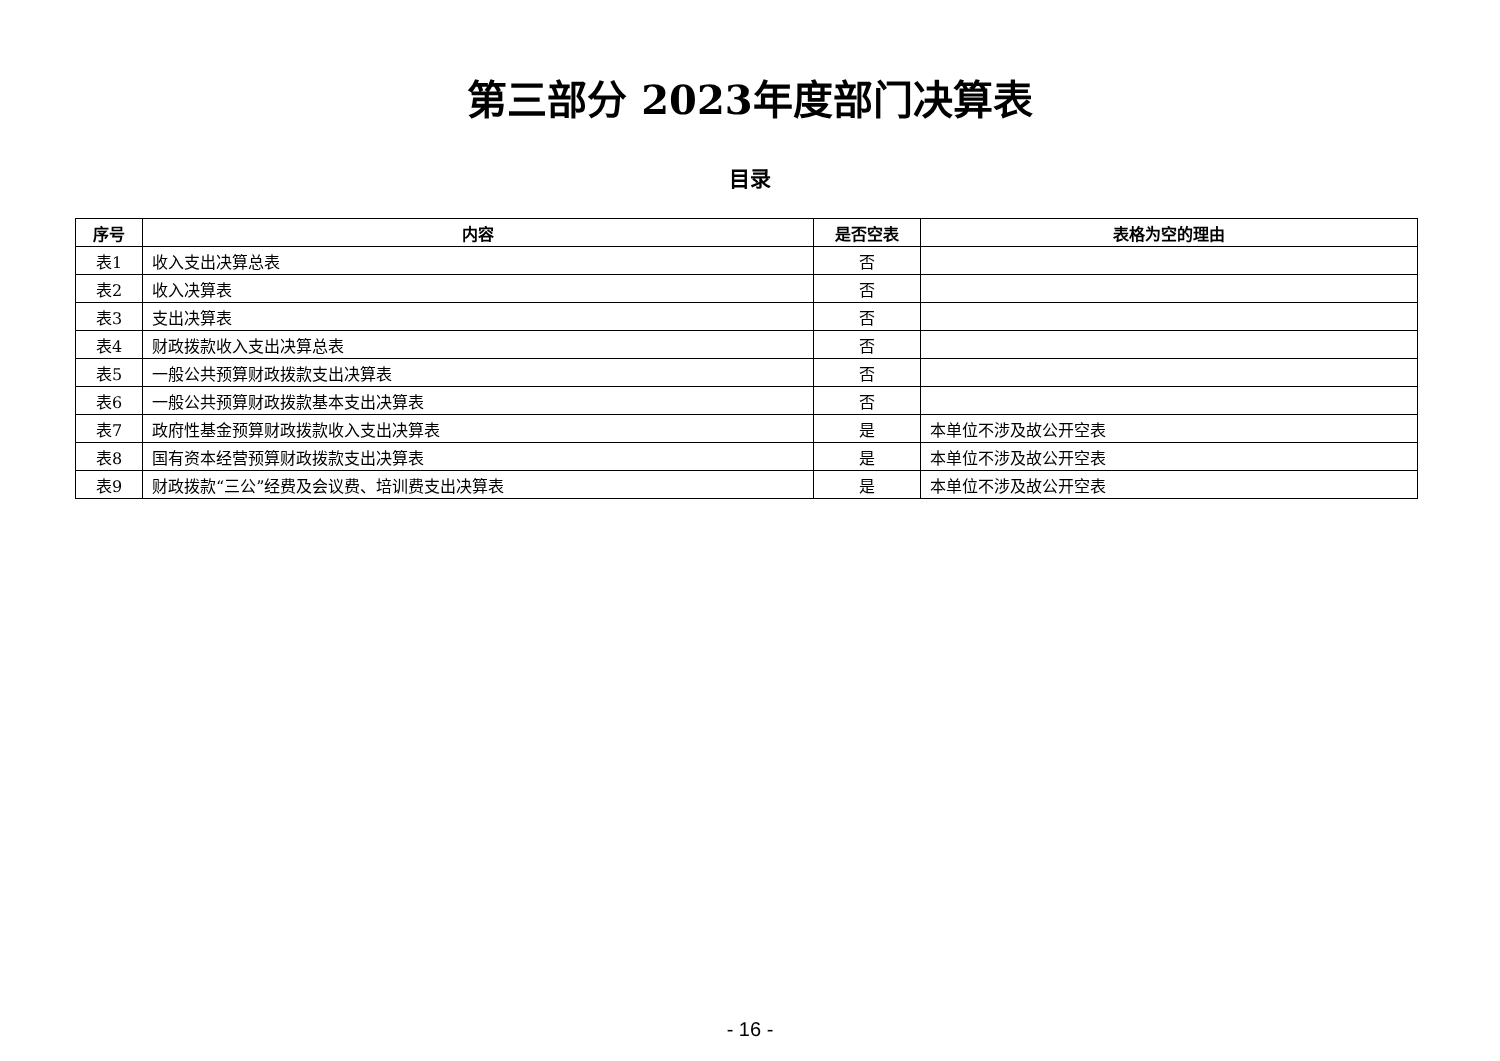第三部分 2023年度部门决算表
目录
| 序号 | 内容 | 是否空表 | 表格为空的理由 |
| --- | --- | --- | --- |
| 表1 | 收入支出决算总表 | 否 | |
| 表2 | 收入决算表 | 否 | |
| 表3 | 支出决算表 | 否 | |
| 表4 | 财政拨款收入支出决算总表 | 否 | |
| 表5 | 一般公共预算财政拨款支出决算表 | 否 | |
| 表6 | 一般公共预算财政拨款基本支出决算表 | 否 | |
| 表7 | 政府性基金预算财政拨款收入支出决算表 | 是 | 本单位不涉及故公开空表 |
| 表8 | 国有资本经营预算财政拨款支出决算表 | 是 | 本单位不涉及故公开空表 |
| 表9 | 财政拨款“三公”经费及会议费、培训费支出决算表 | 是 | 本单位不涉及故公开空表 |
- 16 -